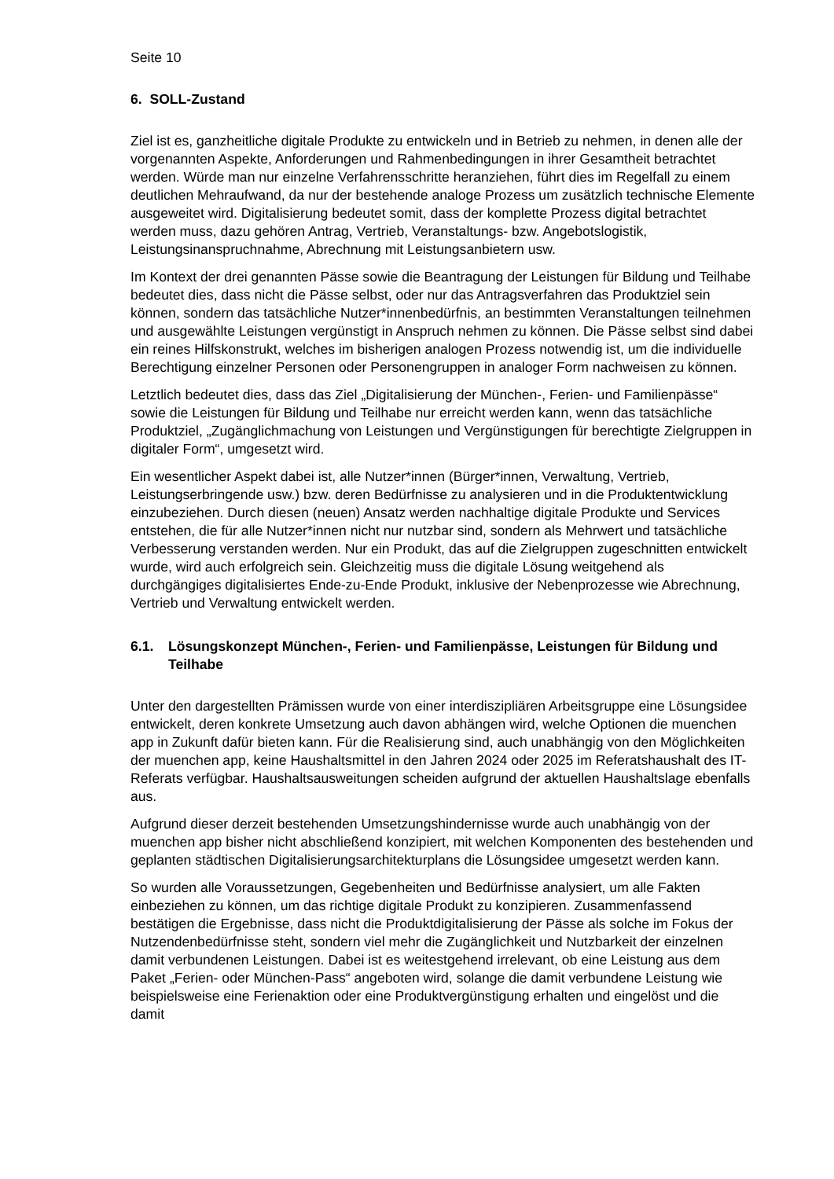Seite 10
6. SOLL-Zustand
Ziel ist es, ganzheitliche digitale Produkte zu entwickeln und in Betrieb zu nehmen, in denen alle der vorgenannten Aspekte, Anforderungen und Rahmenbedingungen in ihrer Gesamtheit betrachtet werden. Würde man nur einzelne Verfahrensschritte heranziehen, führt dies im Regelfall zu einem deutlichen Mehraufwand, da nur der bestehende analoge Prozess um zusätzlich technische Elemente ausgeweitet wird. Digitalisierung bedeutet somit, dass der komplette Prozess digital betrachtet werden muss, dazu gehören Antrag, Vertrieb, Veranstaltungs- bzw. Angebotslogistik, Leistungsinanspruchnahme, Abrechnung mit Leistungsanbietern usw.
Im Kontext der drei genannten Pässe sowie die Beantragung der Leistungen für Bildung und Teilhabe bedeutet dies, dass nicht die Pässe selbst, oder nur das Antragsverfahren das Produktziel sein können, sondern das tatsächliche Nutzer*innenbedürfnis, an bestimmten Veranstaltungen teilnehmen und ausgewählte Leistungen vergünstigt in Anspruch nehmen zu können. Die Pässe selbst sind dabei ein reines Hilfskonstrukt, welches im bisherigen analogen Prozess notwendig ist, um die individuelle Berechtigung einzelner Personen oder Personengruppen in analoger Form nachweisen zu können.
Letztlich bedeutet dies, dass das Ziel „Digitalisierung der München-, Ferien- und Familienpässe“ sowie die Leistungen für Bildung und Teilhabe nur erreicht werden kann, wenn das tatsächliche Produktziel, „Zugänglichmachung von Leistungen und Vergünstigungen für berechtigte Zielgruppen in digitaler Form“, umgesetzt wird.
Ein wesentlicher Aspekt dabei ist, alle Nutzer*innen (Bürger*innen, Verwaltung, Vertrieb, Leistungserbringende usw.) bzw. deren Bedürfnisse zu analysieren und in die Produktentwicklung einzubeziehen. Durch diesen (neuen) Ansatz werden nachhaltige digitale Produkte und Services entstehen, die für alle Nutzer*innen nicht nur nutzbar sind, sondern als Mehrwert und tatsächliche Verbesserung verstanden werden. Nur ein Produkt, das auf die Zielgruppen zugeschnitten entwickelt wurde, wird auch erfolgreich sein. Gleichzeitig muss die digitale Lösung weitgehend als durchgängiges digitalisiertes Ende-zu-Ende Produkt, inklusive der Nebenprozesse wie Abrechnung, Vertrieb und Verwaltung entwickelt werden.
6.1. Lösungskonzept München-, Ferien- und Familienpässe, Leistungen für Bildung und Teilhabe
Unter den dargestellten Prämissen wurde von einer interdiszipliären Arbeitsgruppe eine Lösungsidee entwickelt, deren konkrete Umsetzung auch davon abhängen wird, welche Optionen die muenchen app in Zukunft dafür bieten kann. Für die Realisierung sind, auch unabhängig von den Möglichkeiten der muenchen app, keine Haushaltsmittel in den Jahren 2024 oder 2025 im Referatshaushalt des IT-Referats verfügbar. Haushaltsausweitungen scheiden aufgrund der aktuellen Haushaltslage ebenfalls aus.
Aufgrund dieser derzeit bestehenden Umsetzungshindernisse wurde auch unabhängig von der muenchen app bisher nicht abschließend konzipiert, mit welchen Komponenten des bestehenden und geplanten städtischen Digitalisierungsarchitekturplans die Lösungsidee umgesetzt werden kann.
So wurden alle Voraussetzungen, Gegebenheiten und Bedürfnisse analysiert, um alle Fakten einbeziehen zu können, um das richtige digitale Produkt zu konzipieren. Zusammenfassend bestätigen die Ergebnisse, dass nicht die Produktdigitalisierung der Pässe als solche im Fokus der Nutzendenbedürfnisse steht, sondern viel mehr die Zugänglichkeit und Nutzbarkeit der einzelnen damit verbundenen Leistungen. Dabei ist es weitestgehend irrelevant, ob eine Leistung aus dem Paket „Ferien- oder München-Pass“ angeboten wird, solange die damit verbundene Leistung wie beispielsweise eine Ferienaktion oder eine Produktvergünstigung erhalten und eingelöst und die damit